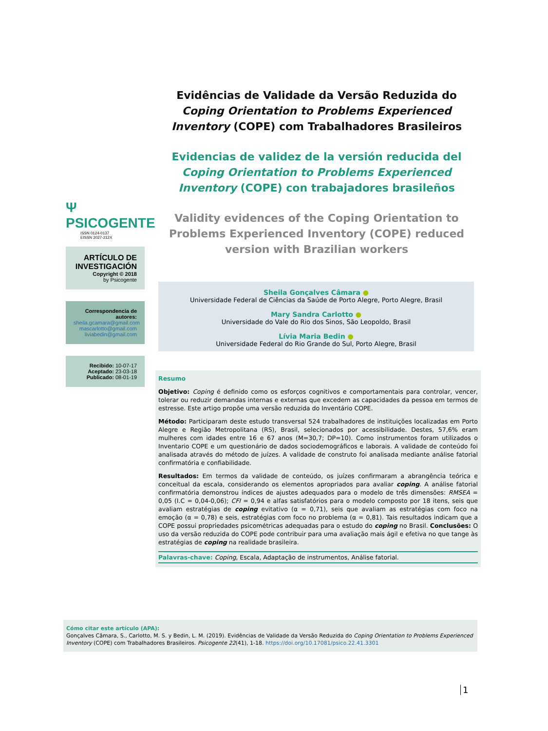Evidências de Validade da Versão Reduzida do Coping Orientation to Problems Experienced Inventory (COPE) com Trabalhadores Brasileiros
Evidencias de validez de la versión reducida del Coping Orientation to Problems Experienced Inventory (COPE) con trabajadores brasileños
Validity evidences of the Coping Orientation to Problems Experienced Inventory (COPE) reduced version with Brazilian workers
Ψ PSICOGENTE
ISSN 0124-0137
EISSN 2027-212X
ARTÍCULO DE INVESTIGACIÓN
Copyright © 2018
by Psicogente
Correspondencia de autores:
sheila.gcamara@gmail.com
mascarlotto@gmail.com
liviabedin@gmail.com
Recibido: 10-07-17
Aceptado: 23-03-18
Publicado: 08-01-19
Sheila Gonçalves Câmara ●
Universidade Federal de Ciências da Saúde de Porto Alegre, Porto Alegre, Brasil
Mary Sandra Carlotto ●
Universidade do Vale do Rio dos Sinos, São Leopoldo, Brasil
Lívia Maria Bedin ●
Universidade Federal do Rio Grande do Sul, Porto Alegre, Brasil
Resumo
Objetivo: Coping é definido como os esforços cognitivos e comportamentais para controlar, vencer, tolerar ou reduzir demandas internas e externas que excedem as capacidades da pessoa em termos de estresse. Este artigo propõe uma versão reduzida do Inventário COPE.
Método: Participaram deste estudo transversal 524 trabalhadores de instituições localizadas em Porto Alegre e Região Metropolitana (RS), Brasil, selecionados por acessibilidade. Destes, 57,6% eram mulheres com idades entre 16 e 67 anos (M=30,7; DP=10). Como instrumentos foram utilizados o Inventario COPE e um questionário de dados sociodemográficos e laborais. A validade de conteúdo foi analisada através do método de juízes. A validade de construto foi analisada mediante análise fatorial confirmatória e confiabilidade.
Resultados: Em termos da validade de conteúdo, os juízes confirmaram a abrangência teórica e conceitual da escala, considerando os elementos apropriados para avaliar coping. A análise fatorial confirmatória demonstrou índices de ajustes adequados para o modelo de três dimensões: RMSEA = 0,05 (I.C = 0,04-0,06); CFI = 0,94 e alfas satisfatórios para o modelo composto por 18 itens, seis que avaliam estratégias de coping evitativo (α = 0,71), seis que avaliam as estratégias com foco na emoção (α = 0,78) e seis, estratégias com foco no problema (α = 0,81). Tais resultados indicam que a COPE possui propriedades psicométricas adequadas para o estudo do coping no Brasil. Conclusões: O uso da versão reduzida do COPE pode contribuir para uma avaliação mais ágil e efetiva no que tange às estratégias de coping na realidade brasileira.
Palavras-chave: Coping, Escala, Adaptação de instrumentos, Análise fatorial.
Cómo citar este artículo (APA):
Gonçalves Câmara, S., Carlotto, M. S. y Bedin, L. M. (2019). Evidências de Validade da Versão Reduzida do Coping Orientation to Problems Experienced Inventory (COPE) com Trabalhadores Brasileiros. Psicogente 22(41), 1-18. https://doi.org/10.17081/psico.22.41.3301
1